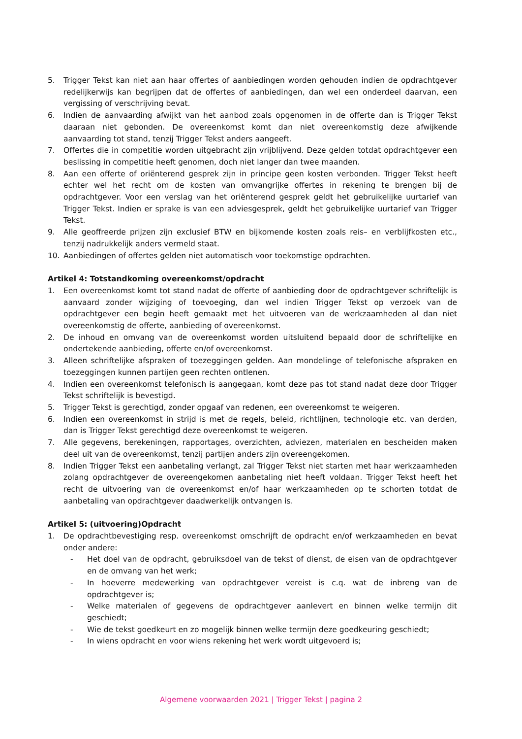5. Trigger Tekst kan niet aan haar offertes of aanbiedingen worden gehouden indien de opdrachtgever redelijkerwijs kan begrijpen dat de offertes of aanbiedingen, dan wel een onderdeel daarvan, een vergissing of verschrijving bevat.
6. Indien de aanvaarding afwijkt van het aanbod zoals opgenomen in de offerte dan is Trigger Tekst daaraan niet gebonden. De overeenkomst komt dan niet overeenkomstig deze afwijkende aanvaarding tot stand, tenzij Trigger Tekst anders aangeeft.
7. Offertes die in competitie worden uitgebracht zijn vrijblijvend. Deze gelden totdat opdrachtgever een beslissing in competitie heeft genomen, doch niet langer dan twee maanden.
8. Aan een offerte of oriënterend gesprek zijn in principe geen kosten verbonden. Trigger Tekst heeft echter wel het recht om de kosten van omvangrijke offertes in rekening te brengen bij de opdrachtgever. Voor een verslag van het oriënterend gesprek geldt het gebruikelijke uurtarief van Trigger Tekst. Indien er sprake is van een adviesgesprek, geldt het gebruikelijke uurtarief van Trigger Tekst.
9. Alle geoffreerde prijzen zijn exclusief BTW en bijkomende kosten zoals reis– en verblijfkosten etc., tenzij nadrukkelijk anders vermeld staat.
10. Aanbiedingen of offertes gelden niet automatisch voor toekomstige opdrachten.
Artikel 4: Totstandkoming overeenkomst/opdracht
1. Een overeenkomst komt tot stand nadat de offerte of aanbieding door de opdrachtgever schriftelijk is aanvaard zonder wijziging of toevoeging, dan wel indien Trigger Tekst op verzoek van de opdrachtgever een begin heeft gemaakt met het uitvoeren van de werkzaamheden al dan niet overeenkomstig de offerte, aanbieding of overeenkomst.
2. De inhoud en omvang van de overeenkomst worden uitsluitend bepaald door de schriftelijke en ondertekende aanbieding, offerte en/of overeenkomst.
3. Alleen schriftelijke afspraken of toezeggingen gelden. Aan mondelinge of telefonische afspraken en toezeggingen kunnen partijen geen rechten ontlenen.
4. Indien een overeenkomst telefonisch is aangegaan, komt deze pas tot stand nadat deze door Trigger Tekst schriftelijk is bevestigd.
5. Trigger Tekst is gerechtigd, zonder opgaaf van redenen, een overeenkomst te weigeren.
6. Indien een overeenkomst in strijd is met de regels, beleid, richtlijnen, technologie etc. van derden, dan is Trigger Tekst gerechtigd deze overeenkomst te weigeren.
7. Alle gegevens, berekeningen, rapportages, overzichten, adviezen, materialen en bescheiden maken deel uit van de overeenkomst, tenzij partijen anders zijn overeengekomen.
8. Indien Trigger Tekst een aanbetaling verlangt, zal Trigger Tekst niet starten met haar werkzaamheden zolang opdrachtgever de overeengekomen aanbetaling niet heeft voldaan. Trigger Tekst heeft het recht de uitvoering van de overeenkomst en/of haar werkzaamheden op te schorten totdat de aanbetaling van opdrachtgever daadwerkelijk ontvangen is.
Artikel 5: (uitvoering)Opdracht
1. De opdrachtbevestiging resp. overeenkomst omschrijft de opdracht en/of werkzaamheden en bevat onder andere:
- Het doel van de opdracht, gebruiksdoel van de tekst of dienst, de eisen van de opdrachtgever en de omvang van het werk;
- In hoeverre medewerking van opdrachtgever vereist is c.q. wat de inbreng van de opdrachtgever is;
- Welke materialen of gegevens de opdrachtgever aanlevert en binnen welke termijn dit geschiedt;
- Wie de tekst goedkeurt en zo mogelijk binnen welke termijn deze goedkeuring geschiedt;
- In wiens opdracht en voor wiens rekening het werk wordt uitgevoerd is;
Algemene voorwaarden 2021 | Trigger Tekst | pagina 2